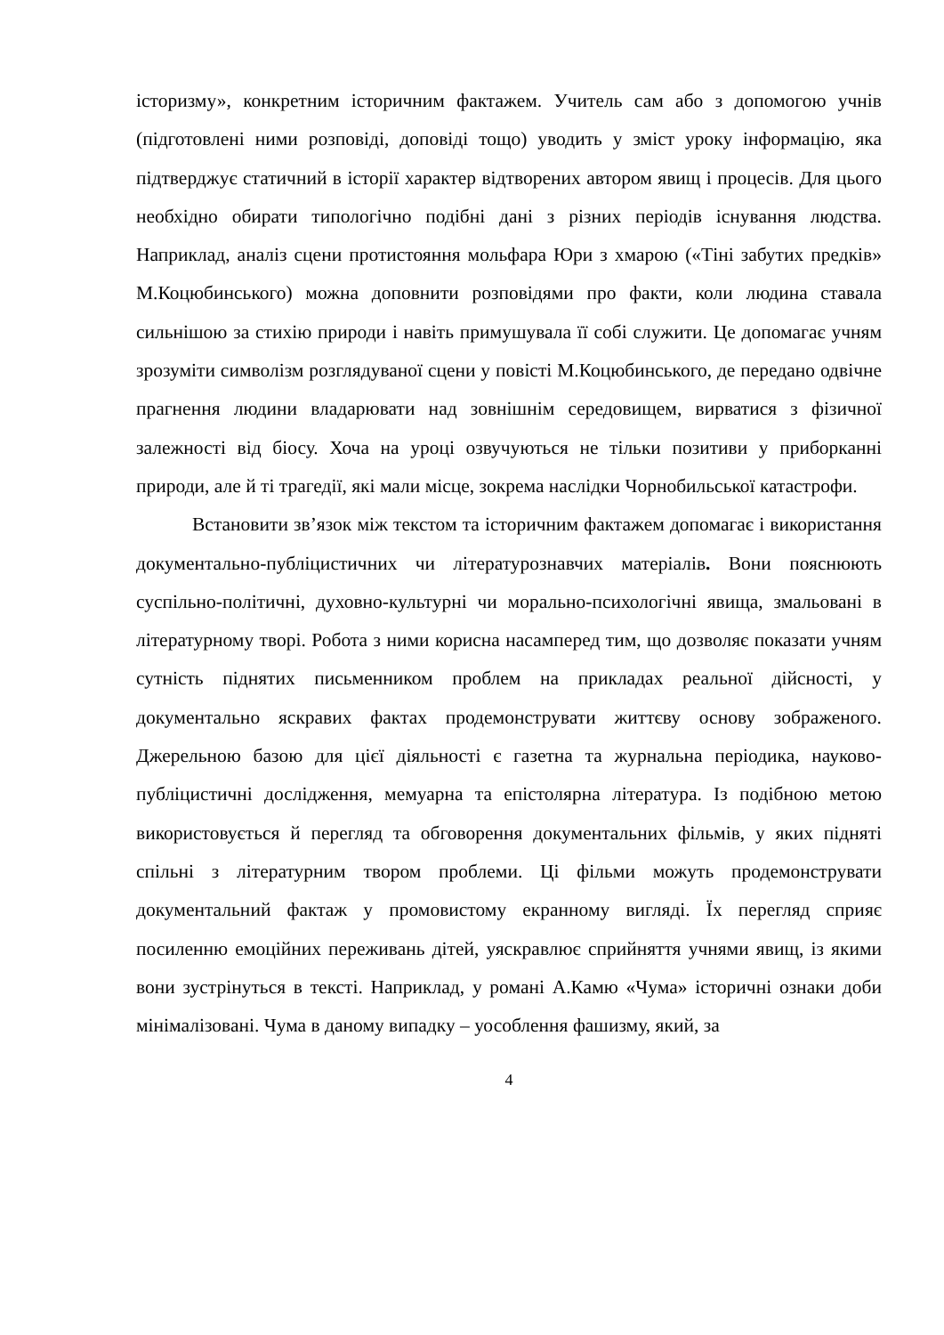історизму», конкретним історичним фактажем. Учитель сам або з допомогою учнів (підготовлені ними розповіді, доповіді тощо) уводить у зміст уроку інформацію, яка підтверджує статичний в історії характер відтворених автором явищ і процесів. Для цього необхідно обирати типологічно подібні дані з різних періодів існування людства. Наприклад, аналіз сцени протистояння мольфара Юри з хмарою («Тіні забутих предків» М.Коцюбинського) можна доповнити розповідями про факти, коли людина ставала сильнішою за стихію природи і навіть примушувала її собі служити. Це допомагає учням зрозуміти символізм розглядуваної сцени у повісті М.Коцюбинського, де передано одвічне прагнення людини владарювати над зовнішнім середовищем, вирватися з фізичної залежності від біосу. Хоча на уроці озвучуються не тільки позитиви у приборканні природи, але й ті трагедії, які мали місце, зокрема наслідки Чорнобильської катастрофи.
Встановити зв’язок між текстом та історичним фактажем допомагає і використання документально-публіцистичних чи літературознавчих матеріалів. Вони пояснюють суспільно-політичні, духовно-культурні чи морально-психологічні явища, змальовані в літературному творі. Робота з ними корисна насамперед тим, що дозволяє показати учням сутність піднятих письменником проблем на прикладах реальної дійсності, у документально яскравих фактах продемонструвати життєву основу зображеного. Джерельною базою для цієї діяльності є газетна та журнальна періодика, науково-публіцистичні дослідження, мемуарна та епістолярна література. Із подібною метою використовується й перегляд та обговорення документальних фільмів, у яких підняті спільні з літературним твором проблеми. Ці фільми можуть продемонструвати документальний фактаж у промовистому екранному вигляді. Їх перегляд сприяє посиленню емоційних переживань дітей, уяскравлює сприйняття учнями явищ, із якими вони зустрінуться в тексті. Наприклад, у романі А.Камю «Чума» історичні ознаки доби мінімалізовані. Чума в даному випадку – уособлення фашизму, який, за
4